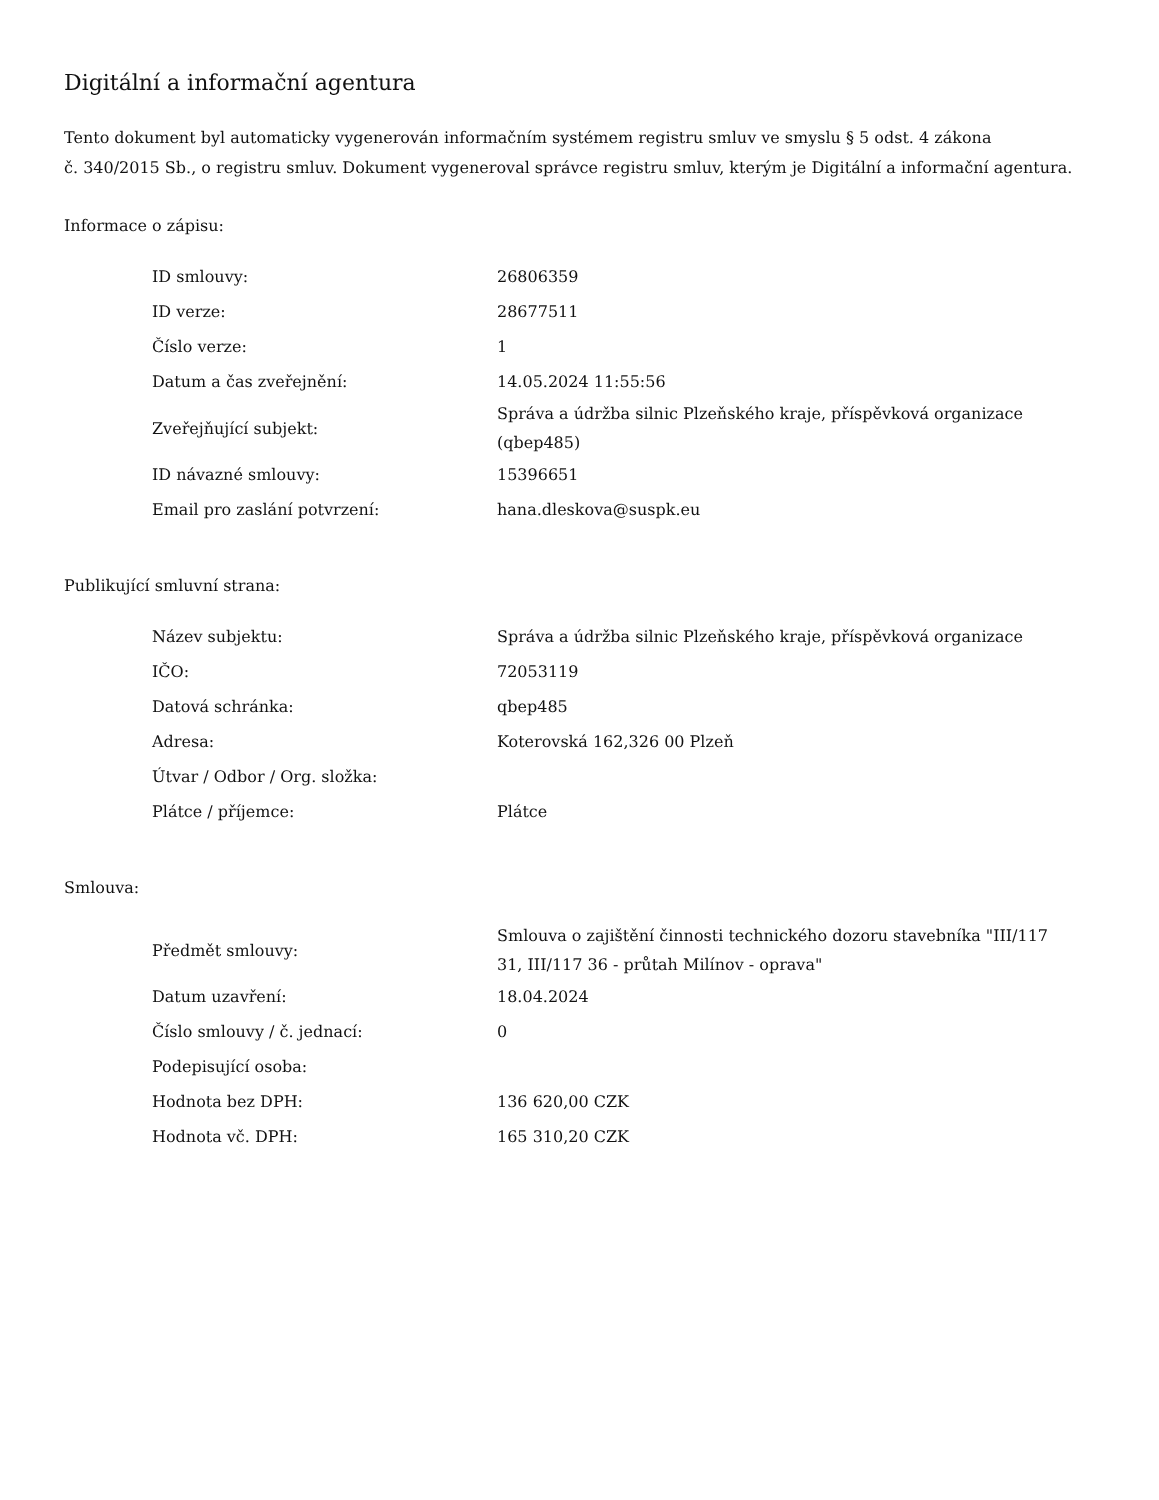Digitální a informační agentura
Tento dokument byl automaticky vygenerován informačním systémem registru smluv ve smyslu § 5 odst. 4 zákona
č. 340/2015 Sb., o registru smluv. Dokument vygeneroval správce registru smluv, kterým je Digitální a informační agentura.
Informace o zápisu:
| ID smlouvy: | 26806359 |
| ID verze: | 28677511 |
| Číslo verze: | 1 |
| Datum a čas zveřejnění: | 14.05.2024 11:55:56 |
| Zveřejňující subjekt: | Správa a údržba silnic Plzeňského kraje, příspěvková organizace (qbep485) |
| ID návazné smlouvy: | 15396651 |
| Email pro zaslání potvrzení: | hana.dleskova@suspk.eu |
Publikující smluvní strana:
| Název subjektu: | Správa a údržba silnic Plzeňského kraje, příspěvková organizace |
| IČO: | 72053119 |
| Datová schránka: | qbep485 |
| Adresa: | Koterovská 162,326 00 Plzeň |
| Útvar / Odbor / Org. složka: | |
| Plátce / příjemce: | Plátce |
Smlouva:
| Předmět smlouvy: | Smlouva o zajištění činnosti technického dozoru stavebníka "III/117 31, III/117 36 - průtah Milínov - oprava" |
| Datum uzavření: | 18.04.2024 |
| Číslo smlouvy / č. jednací: | 0 |
| Podepisující osoba: | |
| Hodnota bez DPH: | 136 620,00 CZK |
| Hodnota vč. DPH: | 165 310,20 CZK |